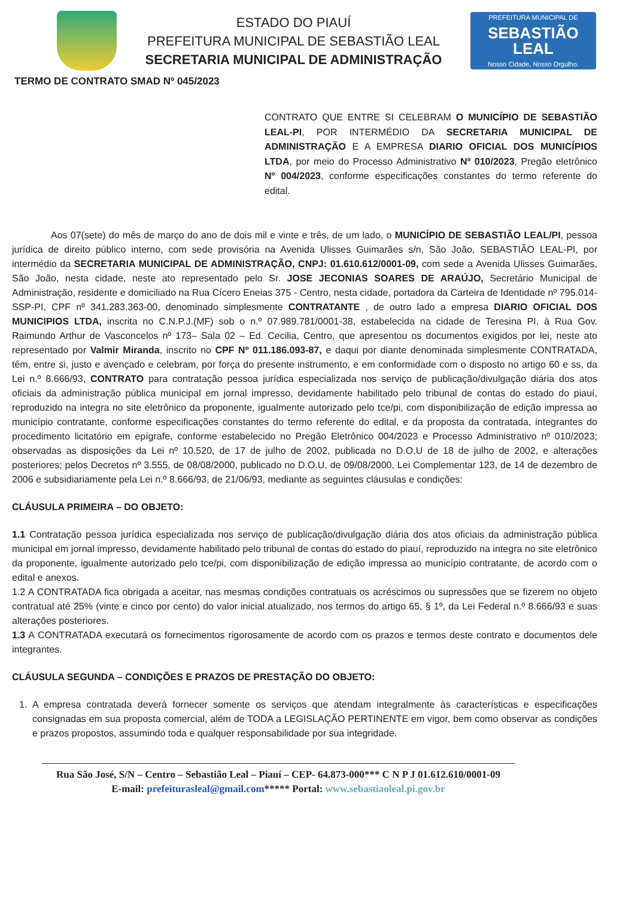ESTADO DO PIAUÍ
PREFEITURA MUNICIPAL DE SEBASTIÃO LEAL
SECRETARIA MUNICIPAL DE ADMINISTRAÇÃO
PREFEITURA MUNICIPAL DE
SEBASTIÃO
LEAL
Nosso Cidade, Nosso Orgulho.
TERMO DE CONTRATO SMAD Nº 045/2023
CONTRATO QUE ENTRE SI CELEBRAM O MUNICÍPIO DE SEBASTIÃO LEAL-PI, POR INTERMÉDIO DA SECRETARIA MUNICIPAL DE ADMINISTRAÇÃO E A EMPRESA DIARIO OFICIAL DOS MUNICÍPIOS LTDA, por meio do Processo Administrativo Nº 010/2023, Pregão eletrônico Nº 004/2023, conforme especificações constantes do termo referente do edital.
Aos 07(sete) do mês de março do ano de dois mil e vinte e três, de um lado, o MUNICÍPIO DE SEBASTIÃO LEAL/PI, pessoa jurídica de direito público interno, com sede provisória na Avenida Ulisses Guimarães s/n, São João, SEBASTIÃO LEAL-PI, por intermédio da SECRETARIA MUNICIPAL DE ADMINISTRAÇÃO, CNPJ: 01.610.612/0001-09, com sede a Avenida Ulisses Guimarães, São João, nesta cidade, neste ato representado pelo Sr. JOSE JECONIAS SOARES DE ARAÚJO, Secretário Municipal de Administração, residente e domiciliado na Rua Cícero Eneias 375 - Centro, nesta cidade, portadora da Carteira de Identidade nº 795.014-SSP-PI, CPF nº 341.283.363-00, denominado simplesmente CONTRATANTE , de outro lado a empresa DIARIO OFICIAL DOS MUNICIPIOS LTDA, inscrita no C.N.P.J.(MF) sob o n.º 07.989.781/0001-38, estabelecida na cidade de Teresina PI, à Rua Gov. Raimundo Arthur de Vasconcelos nº 173– Sala 02 – Ed. Cecilia, Centro, que apresentou os documentos exigidos por lei, neste ato representado por Valmir Miranda, inscrito no CPF Nº 011.186.093-87, e daqui por diante denominada simplesmente CONTRATADA, têm, entre si, justo e avençado e celebram, por força do presente instrumento, e em conformidade com o disposto no artigo 60 e ss, da Lei n.º 8.666/93, CONTRATO para contratação pessoa jurídica especializada nos serviço de publicação/divulgação diária dos atos oficiais da administração pública municipal em jornal impresso, devidamente habilitado pelo tribunal de contas do estado do piauí, reproduzido na integra no site eletrônico da proponente, igualmente autorizado pelo tce/pi, com disponibilização de edição impressa ao município contratante, conforme especificações constantes do termo referente do edital, e da proposta da contratada, integrantes do procedimento licitatório em epígrafe, conforme estabelecido no Pregão Eletrônico 004/2023 e Processo Administrativo nº 010/2023; observadas as disposições da Lei nº 10.520, de 17 de julho de 2002, publicada no D.O.U de 18 de julho de 2002, e alterações posteriores; pelos Decretos nº 3.555, de 08/08/2000, publicado no D.O.U. de 09/08/2000, Lei Complementar 123, de 14 de dezembro de 2006 e subsidiariamente pela Lei n.º 8.666/93, de 21/06/93, mediante as seguintes cláusulas e condições:
CLÁUSULA PRIMEIRA – DO OBJETO:
1.1 Contratação pessoa jurídica especializada nos serviço de publicação/divulgação diária dos atos oficiais da administração pública municipal em jornal impresso, devidamente habilitado pelo tribunal de contas do estado do piauí, reproduzido na integra no site eletrônico da proponente, igualmente autorizado pelo tce/pi, com disponibilização de edição impressa ao município contratante, de acordo com o edital e anexos.
1.2 A CONTRATADA fica obrigada a aceitar, nas mesmas condições contratuais os acréscimos ou supressões que se fizerem no objeto contratual até 25% (vinte e cinco por cento) do valor inicial atualizado, nos termos do artigo 65, § 1º, da Lei Federal n.º 8.666/93 e suas alterações posteriores.
1.3 A CONTRATADA executará os fornecimentos rigorosamente de acordo com os prazos e termos deste contrato e documentos dele integrantes.
CLÁUSULA SEGUNDA – CONDIÇÕES E PRAZOS DE PRESTAÇÃO DO OBJETO:
1. A empresa contratada deverá fornecer somente os serviços que atendam integralmente às características e especificações consignadas em sua proposta comercial, além de TODA a LEGISLAÇÃO PERTINENTE em vigor, bem como observar as condições e prazos propostos, assumindo toda e qualquer responsabilidade por sua integridade.
Rua São José, S/N – Centro – Sebastião Leal – Piauí – CEP- 64.873-000*** C N P J 01.612.610/0001-09
E-mail: prefeiturasleal@gmail.com***** Portal: www.sebastiaoleal.pi.gov.br